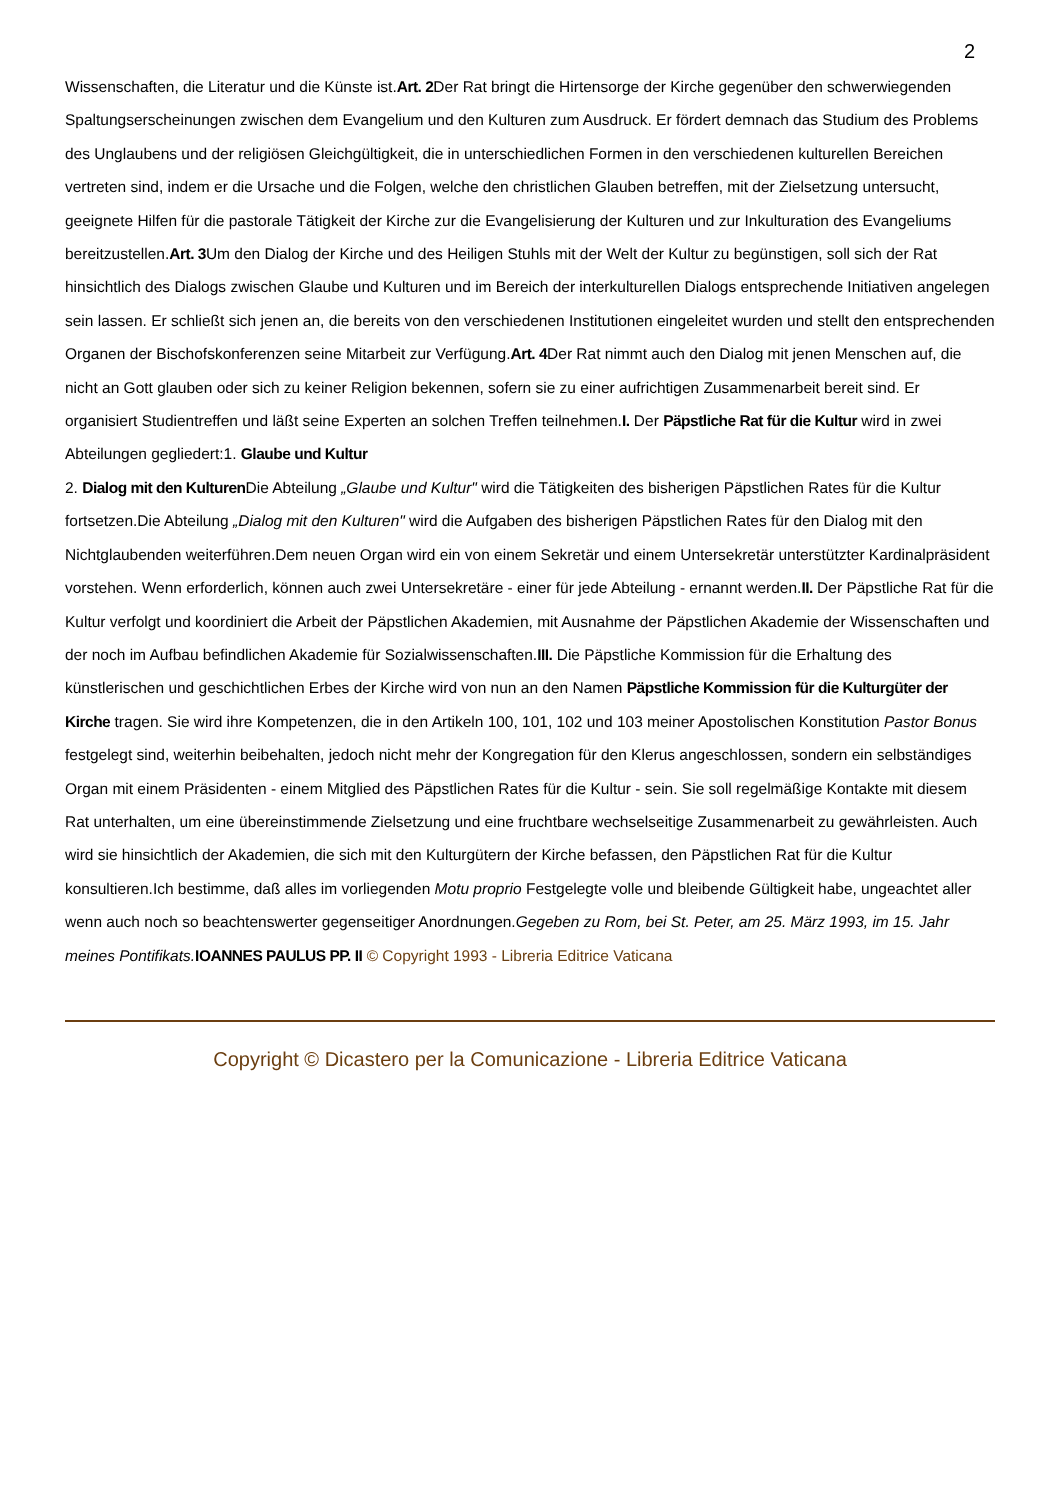2
Wissenschaften, die Literatur und die Künste ist.Art. 2 Der Rat bringt die Hirtensorge der Kirche gegenüber den schwerwiegenden Spaltungserscheinungen zwischen dem Evangelium und den Kulturen zum Ausdruck. Er fördert demnach das Studium des Problems des Unglaubens und der religiösen Gleichgültigkeit, die in unterschiedlichen Formen in den verschiedenen kulturellen Bereichen vertreten sind, indem er die Ursache und die Folgen, welche den christlichen Glauben betreffen, mit der Zielsetzung untersucht, geeignete Hilfen für die pastorale Tätigkeit der Kirche zur die Evangelisierung der Kulturen und zur Inkulturation des Evangeliums bereitzustellen.Art. 3 Um den Dialog der Kirche und des Heiligen Stuhls mit der Welt der Kultur zu begünstigen, soll sich der Rat hinsichtlich des Dialogs zwischen Glaube und Kulturen und im Bereich der interkulturellen Dialogs entsprechende Initiativen angelegen sein lassen. Er schließt sich jenen an, die bereits von den verschiedenen Institutionen eingeleitet wurden und stellt den entsprechenden Organen der Bischofskonferenzen seine Mitarbeit zur Verfügung.Art. 4 Der Rat nimmt auch den Dialog mit jenen Menschen auf, die nicht an Gott glauben oder sich zu keiner Religion bekennen, sofern sie zu einer aufrichtigen Zusammenarbeit bereit sind. Er organisiert Studientreffen und läßt seine Experten an solchen Treffen teilnehmen.I. Der Päpstliche Rat für die Kultur wird in zwei Abteilungen gegliedert:1. Glaube und Kultur
2. Dialog mit den Kulturen Die Abteilung „Glaube und Kultur" wird die Tätigkeiten des bisherigen Päpstlichen Rates für die Kultur fortsetzen.Die Abteilung „Dialog mit den Kulturen" wird die Aufgaben des bisherigen Päpstlichen Rates für den Dialog mit den Nichtglaubenden weiterführen.Dem neuen Organ wird ein von einem Sekretär und einem Untersekretär unterstützter Kardinalpräsident vorstehen. Wenn erforderlich, können auch zwei Untersekretäre - einer für jede Abteilung - ernannt werden.II. Der Päpstliche Rat für die Kultur verfolgt und koordiniert die Arbeit der Päpstlichen Akademien, mit Ausnahme der Päpstlichen Akademie der Wissenschaften und der noch im Aufbau befindlichen Akademie für Sozialwissenschaften.III. Die Päpstliche Kommission für die Erhaltung des künstlerischen und geschichtlichen Erbes der Kirche wird von nun an den Namen Päpstliche Kommission für die Kulturgüter der Kirche tragen. Sie wird ihre Kompetenzen, die in den Artikeln 100, 101, 102 und 103 meiner Apostolischen Konstitution Pastor Bonus festgelegt sind, weiterhin beibehalten, jedoch nicht mehr der Kongregation für den Klerus angeschlossen, sondern ein selbständiges Organ mit einem Präsidenten - einem Mitglied des Päpstlichen Rates für die Kultur - sein. Sie soll regelmäßige Kontakte mit diesem Rat unterhalten, um eine übereinstimmende Zielsetzung und eine fruchtbare wechselseitige Zusammenarbeit zu gewährleisten. Auch wird sie hinsichtlich der Akademien, die sich mit den Kulturgütern der Kirche befassen, den Päpstlichen Rat für die Kultur konsultieren.Ich bestimme, daß alles im vorliegenden Motu proprio Festgelegte volle und bleibende Gültigkeit habe, ungeachtet aller wenn auch noch so beachtenswerter gegenseitiger Anordnungen.Gegeben zu Rom, bei St. Peter, am 25. März 1993, im 15. Jahr meines Pontifikats. IOANNES PAULUS PP. II © Copyright 1993 - Libreria Editrice Vaticana
Copyright © Dicastero per la Comunicazione - Libreria Editrice Vaticana